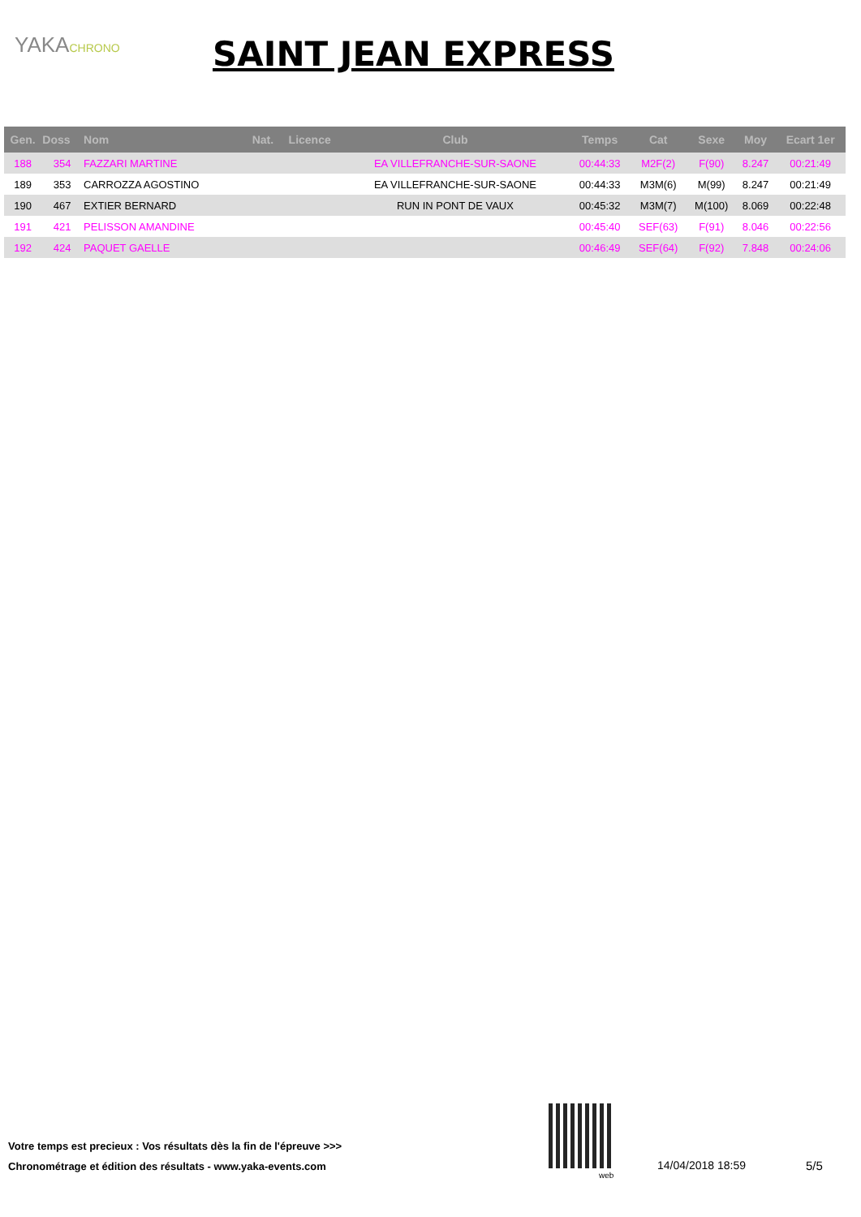YAKACHRONO SAINT JEAN EXPRESS
| Gen. | Doss | Nom | Nat. | Licence | Club | Temps | Cat | Sexe | Moy | Ecart 1er |
| --- | --- | --- | --- | --- | --- | --- | --- | --- | --- | --- |
| 188 | 354 | FAZZARI MARTINE | | | EA VILLEFRANCHE-SUR-SAONE | 00:44:33 | M2F(2) | F(90) | 8.247 | 00:21:49 |
| 189 | 353 | CARROZZA AGOSTINO | | | EA VILLEFRANCHE-SUR-SAONE | 00:44:33 | M3M(6) | M(99) | 8.247 | 00:21:49 |
| 190 | 467 | EXTIER BERNARD | | | RUN IN PONT DE VAUX | 00:45:32 | M3M(7) | M(100) | 8.069 | 00:22:48 |
| 191 | 421 | PELISSON AMANDINE | | | | 00:45:40 | SEF(63) | F(91) | 8.046 | 00:22:56 |
| 192 | 424 | PAQUET GAELLE | | | | 00:46:49 | SEF(64) | F(92) | 7.848 | 00:24:06 |
Votre temps est precieux : Vos résultats dès la fin de l'épreuve >>>
Chronométrage et édition des résultats - www.yaka-events.com
web
14/04/2018 18:59 5/5